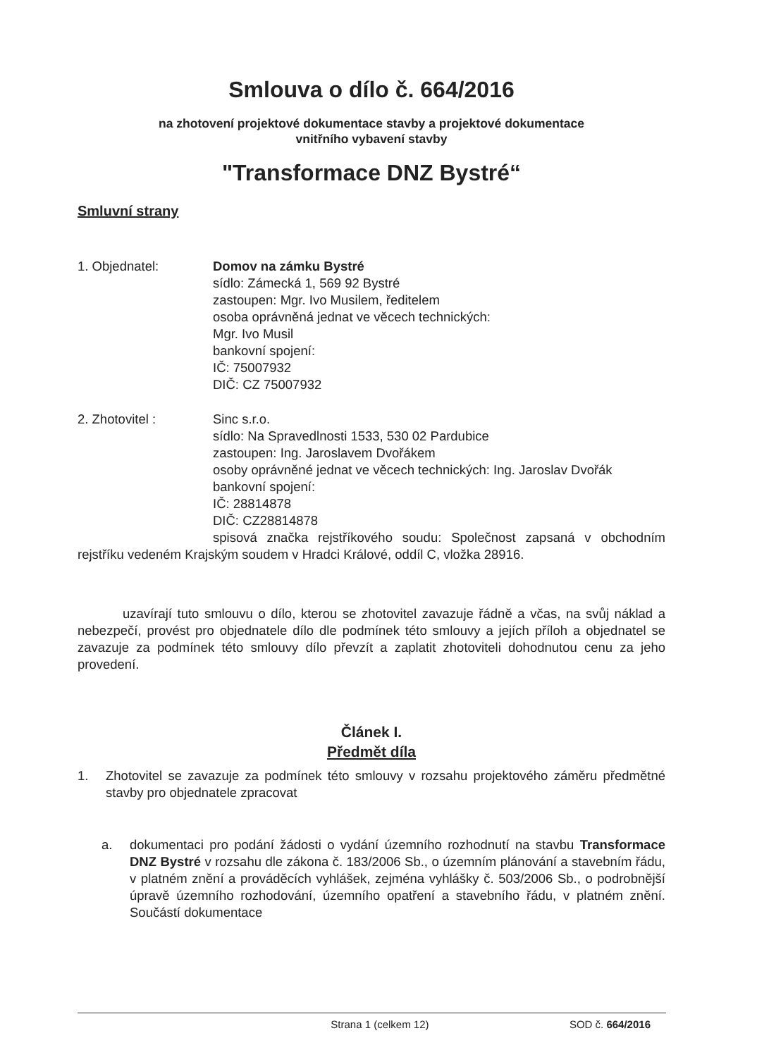Smlouva o dílo č. 664/2016
na zhotovení projektové dokumentace stavby a projektové dokumentace
vnitřního vybavení stavby
"Transformace DNZ Bystré“
Smluvní strany
1. Objednatel: Domov na zámku Bystré
sídlo: Zámecká 1, 569 92 Bystré
zastoupen: Mgr. Ivo Musilem, ředitelem
osoba oprávněná jednat ve věcech technických:
Mgr. Ivo Musil
bankovní spojení:
IČ: 75007932
DIČ: CZ 75007932
2. Zhotovitel : Sinc s.r.o.
sídlo: Na Spravedlnosti 1533, 530 02 Pardubice
zastoupen: Ing. Jaroslavem Dvořákem
osoby oprávněné jednat ve věcech technických: Ing. Jaroslav Dvořák
bankovní spojení:
IČ: 28814878
DIČ: CZ28814878
spisová značka rejstříkového soudu: Společnost zapsaná v obchodním rejstříku vedeném Krajským soudem v Hradci Králové, oddíl C, vložka 28916.
uzavírají tuto smlouvu o dílo, kterou se zhotovitel zavazuje řádně a včas, na svůj náklad a nebezpečí, provést pro objednatele dílo dle podmínek této smlouvy a jejích příloh a objednatel se zavazuje za podmínek této smlouvy dílo převzít a zaplatit zhotoviteli dohodnutou cenu za jeho provedení.
Článek I.
Předmět díla
1. Zhotovitel se zavazuje za podmínek této smlouvy v rozsahu projektového záměru předmětné stavby pro objednatele zpracovat
a. dokumentaci pro podání žádosti o vydání územního rozhodnutí na stavbu Transformace DNZ Bystré v rozsahu dle zákona č. 183/2006 Sb., o územním plánování a stavebním řádu, v platném znění a prováděcích vyhlášek, zejména vyhlášky č. 503/2006 Sb., o podrobnější úpravě územního rozhodování, územního opatření a stavebního řádu, v platném znění. Součástí dokumentace
Strana 1 (celkem 12) SOD č. 664/2016